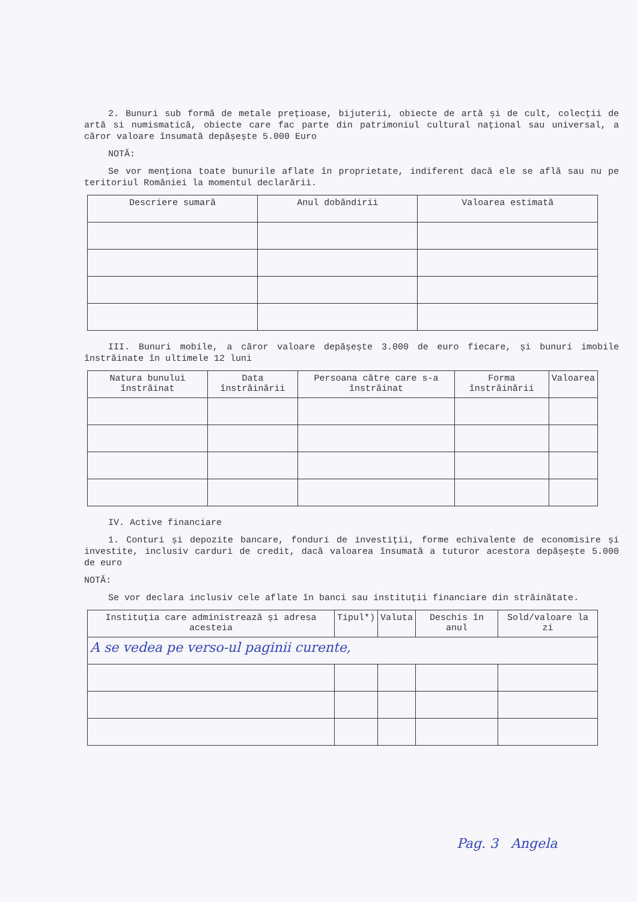2. Bunuri sub formă de metale prețioase, bijuterii, obiecte de artă și de cult, colecții de artă si numismatică, obiecte care fac parte din patrimoniul cultural național sau universal, a căror valoare însumată depășește 5.000 Euro
NOTĂ:
Se vor menționa toate bunurile aflate în proprietate, indiferent dacă ele se află sau nu pe teritoriul României la momentul declarării.
| Descriere sumară | Anul dobândirii | Valoarea estimată |
| --- | --- | --- |
III. Bunuri mobile, a căror valoare depășește 3.000 de euro fiecare, și bunuri imobile înstrăinate în ultimele 12 luni
| Natura bunului înstrăinat | Data înstrăinării | Persoana către care s-a înstrăinat | Forma înstrăinării | Valoarea |
| --- | --- | --- | --- | --- |
IV. Active financiare
1. Conturi și depozite bancare, fonduri de investiții, forme echivalente de economisire și investite, inclusiv carduri de credit, dacă valoarea însumată a tuturor acestora depășește 5.000 de euro
NOTĂ:
Se vor declara inclusiv cele aflate în banci sau instituții financiare din străinătate.
| Instituția care administrează și adresa acesteia | Tipul*) | Valuta | Deschis în anul | Sold/valoare la zi |
| --- | --- | --- | --- | --- |
| A se vedea pe verso-ul paginii curente, | | | | |
Pag. 3 Angela